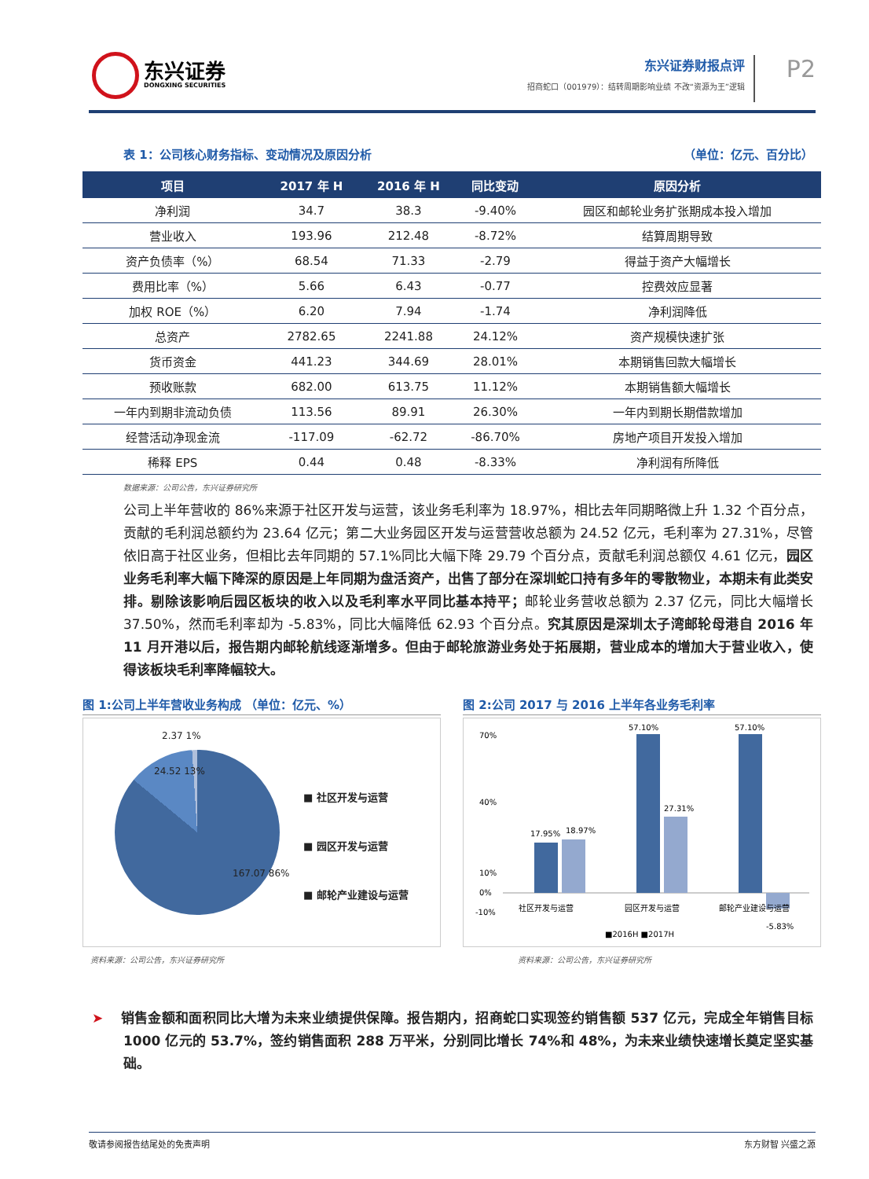东兴证券
DONGXING SECURITIES
东兴证券财报点评
招商蛇口（001979）：结转周期影响业绩 不改“资源为王”逻辑
P2
表 1：公司核心财务指标、变动情况及原因分析 （单位：亿元、百分比）
| 项目 | 2017 年 H | 2016 年 H | 同比变动 | 原因分析 |
| --- | --- | --- | --- | --- |
| 净利润 | 34.7 | 38.3 | -9.40% | 园区和邮轮业务扩张期成本投入增加 |
| 营业收入 | 193.96 | 212.48 | -8.72% | 结算周期导致 |
| 资产负债率（%） | 68.54 | 71.33 | -2.79 | 得益于资产大幅增长 |
| 费用比率（%） | 5.66 | 6.43 | -0.77 | 控费效应显著 |
| 加权 ROE（%） | 6.20 | 7.94 | -1.74 | 净利润降低 |
| 总资产 | 2782.65 | 2241.88 | 24.12% | 资产规模快速扩张 |
| 货币资金 | 441.23 | 344.69 | 28.01% | 本期销售回款大幅增长 |
| 预收账款 | 682.00 | 613.75 | 11.12% | 本期销售额大幅增长 |
| 一年内到期非流动负债 | 113.56 | 89.91 | 26.30% | 一年内到期长期借款增加 |
| 经营活动净现金流 | -117.09 | -62.72 | -86.70% | 房地产项目开发投入增加 |
| 稀释 EPS | 0.44 | 0.48 | -8.33% | 净利润有所降低 |
数据来源：公司公告，东兴证券研究所
公司上半年营收的 86%来源于社区开发与运营，该业务毛利率为 18.97%，相比去年同期略微上升 1.32 个百分点，贡献的毛利润总额约为 23.64 亿元；第二大业务园区开发与运营营收总额为 24.52 亿元，毛利率为 27.31%，尽管依旧高于社区业务，但相比去年同期的 57.1%同比大幅下降 29.79 个百分点，贡献毛利润总额仅 4.61 亿元，园区业务毛利率大幅下降深的原因是上年同期为盘活资产，出售了部分在深圳蛇口持有多年的零散物业，本期未有此类安排。剔除该影响后园区板块的收入以及毛利率水平同比基本持平；邮轮业务营收总额为 2.37 亿元，同比大幅增长 37.50%，然而毛利率却为 -5.83%，同比大幅降低 62.93 个百分点。究其原因是深圳太子湾邮轮母港自 2016 年 11 月开港以后，报告期内邮轮航线逐渐增多。但由于邮轮旅游业务处于拓展期，营业成本的增加大于营业收入，使得该板块毛利率降幅较大。
图 1:公司上半年营收业务构成 （单位：亿元、%）
■ 社区开发与运营
■ 园区开发与运营
■ 邮轮产业建设与运营
167.07 86%
24.52 13%
2.37 1%
资料来源：公司公告，东兴证券研究所
图 2:公司 2017 与 2016 上半年各业务毛利率
70%
40%
10%
0%
-10%
17.95%
18.97%
57.10%
27.31%
57.10%
-5.83%
社区开发与运营
园区开发与运营
邮轮产业建设与运营
■2016H ■2017H
资料来源：公司公告，东兴证券研究所
➤ 销售金额和面积同比大增为未来业绩提供保障。报告期内，招商蛇口实现签约销售额 537 亿元，完成全年销售目标 1000 亿元的 53.7%，签约销售面积 288 万平米，分别同比增长 74%和 48%，为未来业绩快速增长奠定坚实基础。
敬请参阅报告结尾处的免责声明 东方财智 兴盛之源